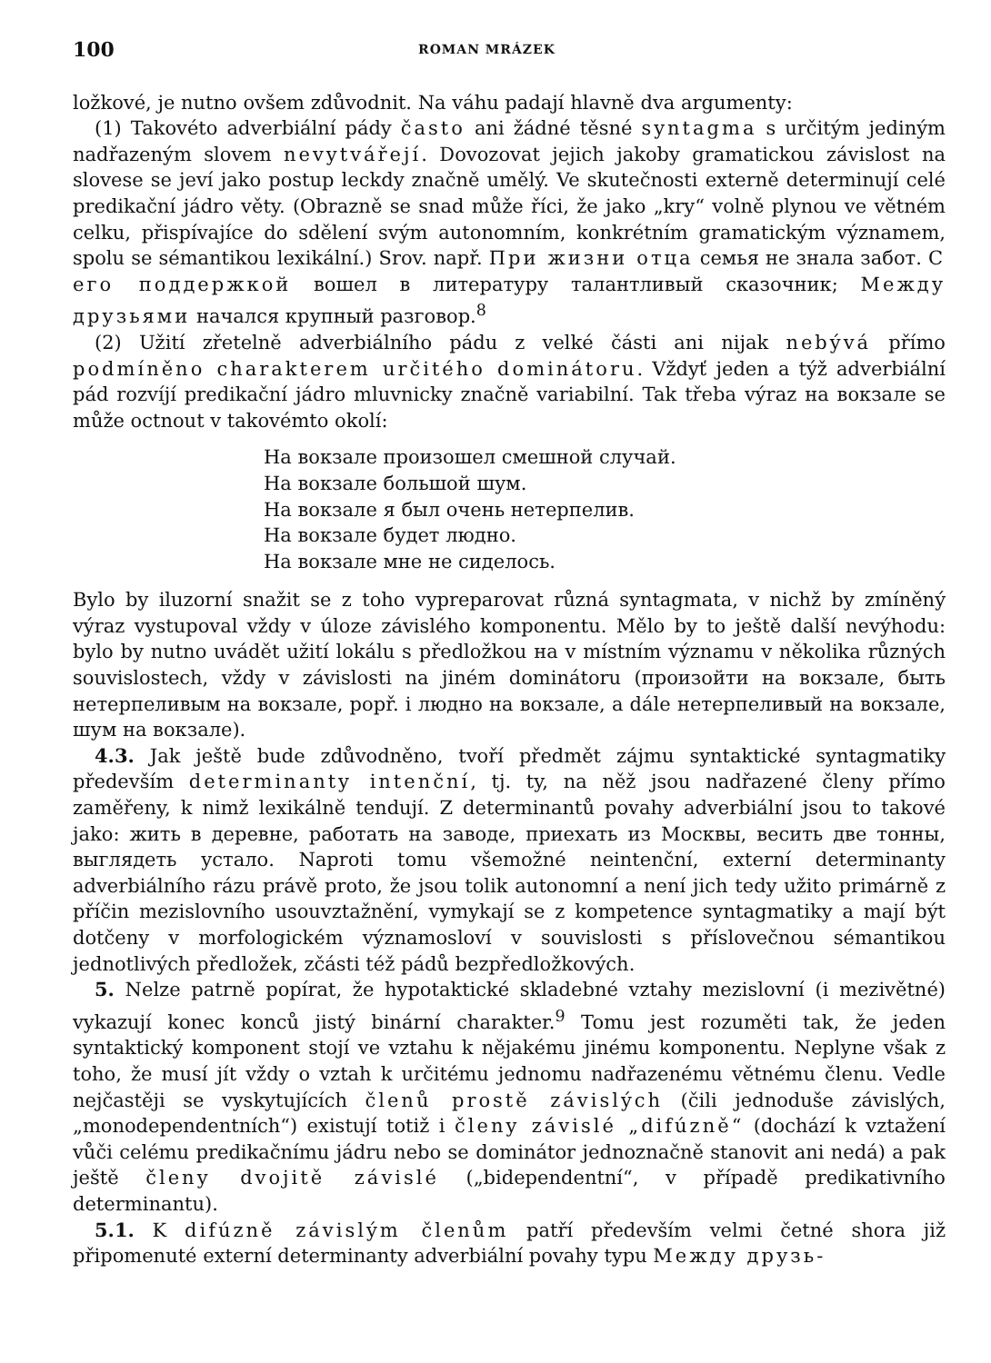100 ROMAN MRÁZEK
ložkové, je nutno ovšem zdůvodnit. Na váhu padají hlavně dva argumenty:
(1) Takovéto adverbiální pády často ani žádné těsné syntagma s určitým jediným nadřazeným slovem nevytvářejí. Dovozovat jejich jakoby gramatickou závislost na slovese se jeví jako postup leckdy značně umělý. Ve skutečnosti externě determinují celé predikační jádro věty. (Obrazně se snad může říci, že jako „kry“ volně plynou ve větném celku, přispívajíce do sdělení svým autonomním, konkrétním gramatickým významem, spolu se sémantikou lexikální.) Srov. např. При жизни отца семья не знала забот. С его поддержкой вошел в литературу талантливый сказочник; Между друзьями начался крупный разговор.<sup>8</sup>
(2) Užití zřetelně adverbiálního pádu z velké části ani nijak nebývá přímo podmíněno charakterem určitého dominátoru. Vždyť jeden a týž adverbiální pád rozvíjí predikační jádro mluvnicky značně variabilní. Tak třeba výraz на вокзале se může octnout v takovémto okolí:
На вокзале произошел смешной случай.
На вокзале большой шум.
На вокзале я был очень нетерпелив.
На вокзале будет людно.
На вокзале мне не сиделось.
Bylo by iluzorní snažit se z toho vypreparovat různá syntagmata, v nichž by zmíněný výraz vystupoval vždy v úloze závislého komponentu. Mělo by to ještě další nevýhodu: bylo by nutno uvádět užití lokálu s předložkou на v místním významu v několika různých souvislostech, vždy v závislosti na jiném dominátoru (произойти на вокзале, быть нетерпеливым на вокзале, popř. i людно на вокзале, a dále нетерпеливый на вокзале, шум на вокзале).
4.3. Jak ještě bude zdůvodněno, tvoří předmět zájmu syntaktické syntagmatiky především determinanty intenční, tj. ty, na něž jsou nadřazené členy přímo zaměřeny, k nimž lexikálně tendují. Z determinantů povahy adverbiální jsou to takové jako: жить в деревне, работать на заводе, приехать из Москвы, весить две тонны, выглядеть устало. Naproti tomu všemožné neintenční, externí determinanty adverbiálního rázu právě proto, že jsou tolik autonomní a není jich tedy užito primárně z příčin mezislovního usouvztažnění, vymykají se z kompetence syntagmatiky a mají být dotčeny v morfologickém významosloví v souvislosti s příslovečnou sémantikou jednotlivých předložek, zčásti též pádů bezpředložkových.
5. Nelze patrně popírat, že hypotaktické skladebné vztahy mezislovní (i mezivětné) vykazují konec konců jistý binární charakter.<sup>9</sup> Tomu jest rozuměti tak, že jeden syntaktický komponent stojí ve vztahu k nějakému jinému komponentu. Neplyne však z toho, že musí jít vždy o vztah k určitému jednomu nadřazenému větnému členu. Vedle nejčastěji se vyskytujících členů prostě závislých (čili jednoduše závislých, „monodependentních“) existují totiž i členy závislé „difúzně“ (dochází k vztažení vůči celému predikačnímu jádru nebo se dominátor jednoznačně stanovit ani nedá) a pak ještě členy dvojitě závislé („bidependentní“, v případě predikativního determinantu).
5.1. K difúzně závislým členům patří především velmi četné shora již připomenuté externí determinanty adverbiální povahy typu Между друзь-